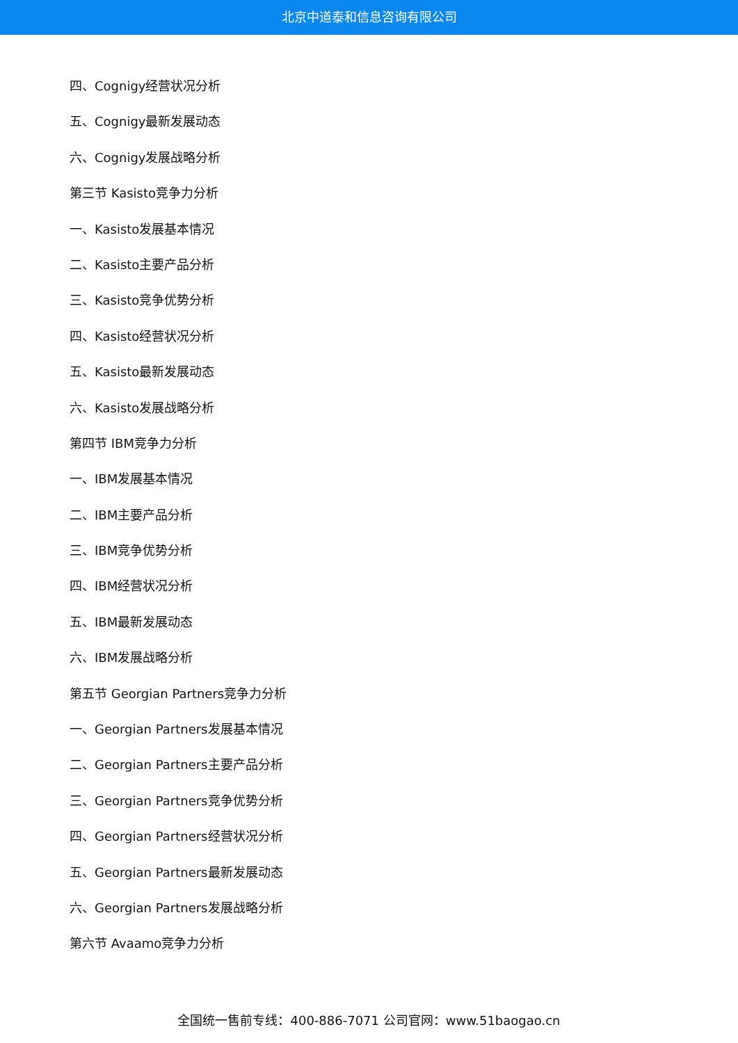北京中道泰和信息咨询有限公司
四、Cognigy经营状况分析
五、Cognigy最新发展动态
六、Cognigy发展战略分析
第三节 Kasisto竞争力分析
一、Kasisto发展基本情况
二、Kasisto主要产品分析
三、Kasisto竞争优势分析
四、Kasisto经营状况分析
五、Kasisto最新发展动态
六、Kasisto发展战略分析
第四节 IBM竞争力分析
一、IBM发展基本情况
二、IBM主要产品分析
三、IBM竞争优势分析
四、IBM经营状况分析
五、IBM最新发展动态
六、IBM发展战略分析
第五节 Georgian Partners竞争力分析
一、Georgian Partners发展基本情况
二、Georgian Partners主要产品分析
三、Georgian Partners竞争优势分析
四、Georgian Partners经营状况分析
五、Georgian Partners最新发展动态
六、Georgian Partners发展战略分析
第六节 Avaamo竞争力分析
全国统一售前专线：400-886-7071 公司官网：www.51baogao.cn